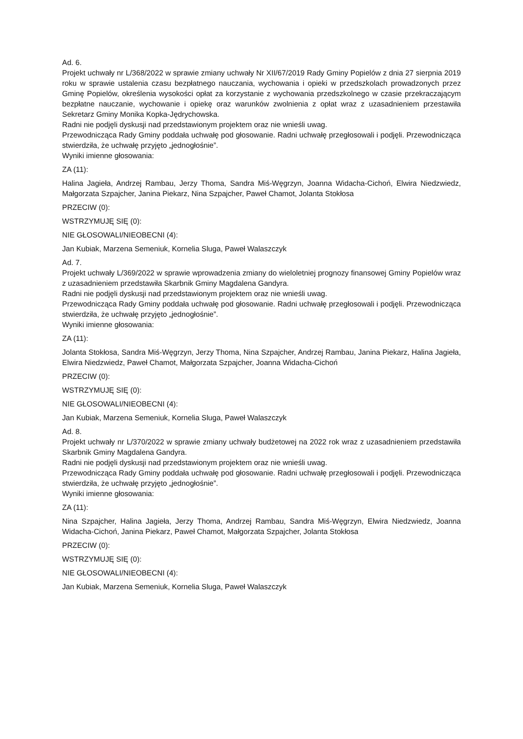Ad. 6.
Projekt uchwały nr L/368/2022 w sprawie zmiany uchwały Nr XII/67/2019 Rady Gminy Popielów z dnia 27 sierpnia 2019 roku w sprawie ustalenia czasu bezpłatnego nauczania, wychowania i opieki w przedszkolach prowadzonych przez Gminę Popielów, określenia wysokości opłat za korzystanie z wychowania przedszkolnego w czasie przekraczającym bezpłatne nauczanie, wychowanie i opiekę oraz warunków zwolnienia z opłat wraz z uzasadnieniem przestawiła Sekretarz Gminy Monika Kopka-Jędrychowska.
Radni nie podjęli dyskusji nad przedstawionym projektem oraz nie wnieśli uwag.
Przewodnicząca Rady Gminy poddała uchwałę pod głosowanie. Radni uchwałę przegłosowali i podjęli. Przewodnicząca stwierdziła, że uchwałę przyjęto „jednogłośnie”.
Wyniki imienne głosowania:
ZA (11):
Halina Jagieła, Andrzej Rambau, Jerzy Thoma, Sandra Miś-Węgrzyn, Joanna Widacha-Cichoń, Elwira Niedzwiedz, Małgorzata Szpajcher, Janina Piekarz, Nina Szpajcher, Paweł Chamot, Jolanta Stokłosa
PRZECIW (0):
WSTRZYMUJĘ SIĘ (0):
NIE GŁOSOWALI/NIEOBECNI (4):
Jan Kubiak, Marzena Semeniuk, Kornelia Sluga, Paweł Walaszczyk
Ad. 7.
Projekt uchwały L/369/2022 w sprawie wprowadzenia zmiany do wieloletniej prognozy finansowej Gminy Popielów wraz z uzasadnieniem przedstawiła Skarbnik Gminy Magdalena Gandyra.
Radni nie podjęli dyskusji nad przedstawionym projektem oraz nie wnieśli uwag.
Przewodnicząca Rady Gminy poddała uchwałę pod głosowanie. Radni uchwałę przegłosowali i podjęli. Przewodnicząca stwierdziła, że uchwałę przyjęto „jednogłośnie”.
Wyniki imienne głosowania:
ZA (11):
Jolanta Stokłosa, Sandra Miś-Węgrzyn, Jerzy Thoma, Nina Szpajcher, Andrzej Rambau, Janina Piekarz, Halina Jagieła, Elwira Niedzwiedz, Paweł Chamot, Małgorzata Szpajcher, Joanna Widacha-Cichoń
PRZECIW (0):
WSTRZYMUJĘ SIĘ (0):
NIE GŁOSOWALI/NIEOBECNI (4):
Jan Kubiak, Marzena Semeniuk, Kornelia Sluga, Paweł Walaszczyk
Ad. 8.
Projekt uchwały nr L/370/2022 w sprawie zmiany uchwały budżetowej na 2022 rok wraz z uzasadnieniem przedstawiła Skarbnik Gminy Magdalena Gandyra.
Radni nie podjęli dyskusji nad przedstawionym projektem oraz nie wnieśli uwag.
Przewodnicząca Rady Gminy poddała uchwałę pod głosowanie. Radni uchwałę przegłosowali i podjęli. Przewodnicząca stwierdziła, że uchwałę przyjęto „jednogłośnie”.
Wyniki imienne głosowania:
ZA (11):
Nina Szpajcher, Halina Jagieła, Jerzy Thoma, Andrzej Rambau, Sandra Miś-Węgrzyn, Elwira Niedzwiedz, Joanna Widacha-Cichoń, Janina Piekarz, Paweł Chamot, Małgorzata Szpajcher, Jolanta Stokłosa
PRZECIW (0):
WSTRZYMUJĘ SIĘ (0):
NIE GŁOSOWALI/NIEOBECNI (4):
Jan Kubiak, Marzena Semeniuk, Kornelia Sluga, Paweł Walaszczyk